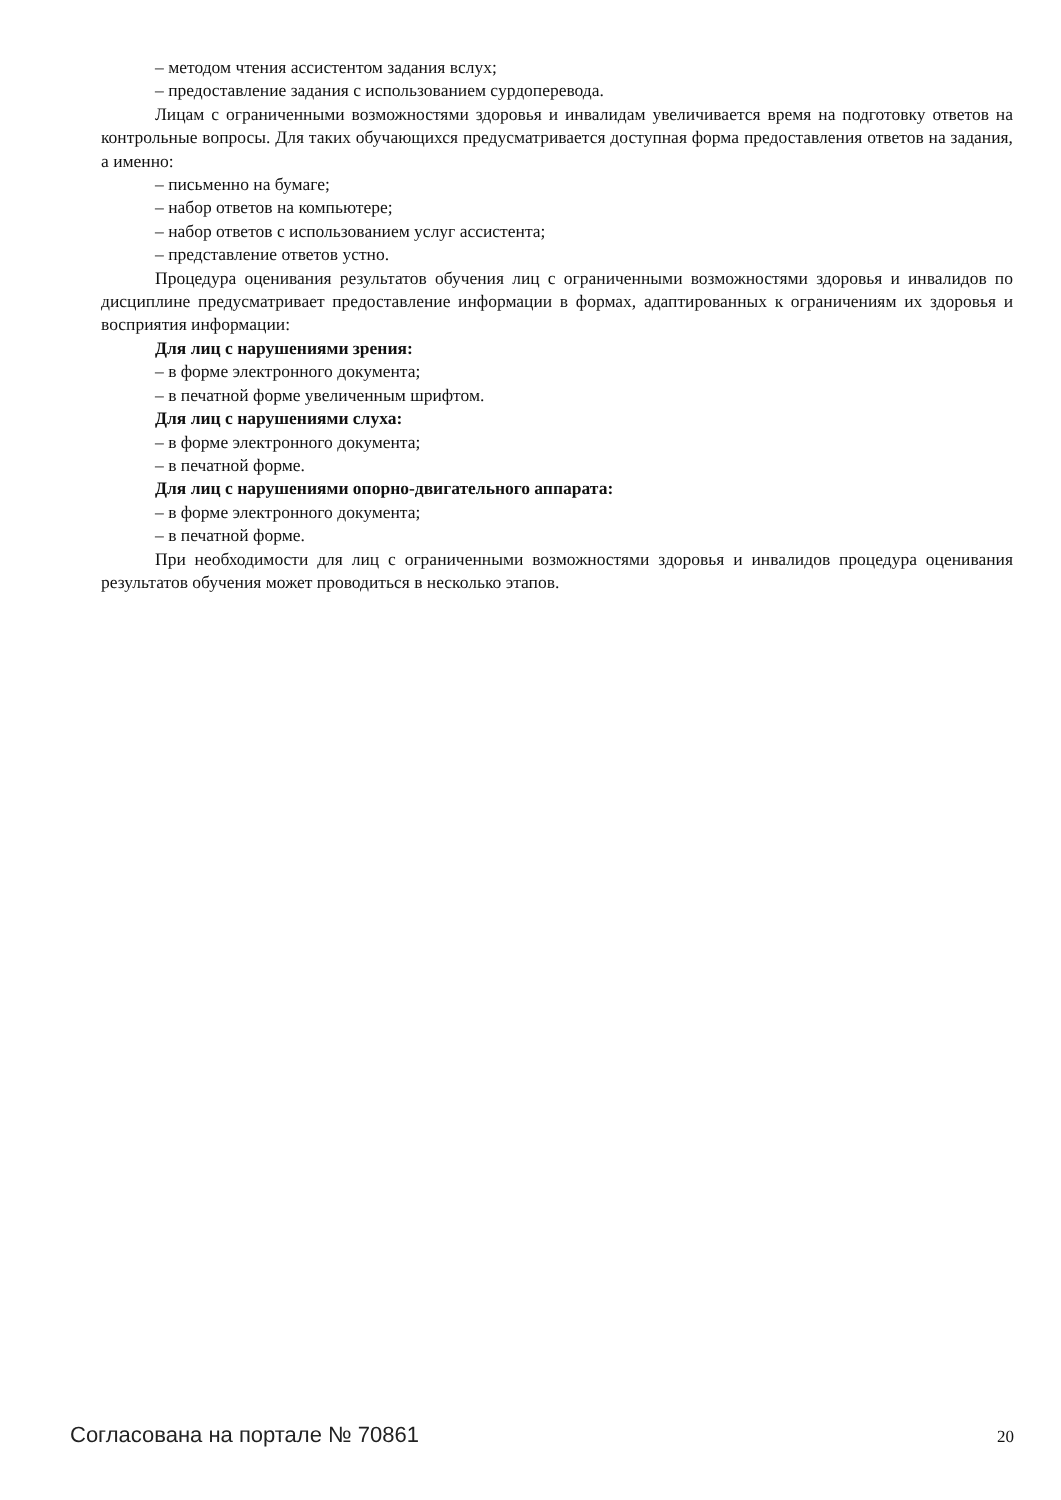– методом чтения ассистентом задания вслух;
– предоставление задания с использованием сурдоперевода.
Лицам с ограниченными возможностями здоровья и инвалидам увеличивается время на подготовку ответов на контрольные вопросы. Для таких обучающихся предусматривается доступная форма предоставления ответов на задания, а именно:
– письменно на бумаге;
– набор ответов на компьютере;
– набор ответов с использованием услуг ассистента;
– представление ответов устно.
Процедура оценивания результатов обучения лиц с ограниченными возможностями здоровья и инвалидов по дисциплине предусматривает предоставление информации в формах, адаптированных к ограничениям их здоровья и восприятия информации:
Для лиц с нарушениями зрения:
– в форме электронного документа;
– в печатной форме увеличенным шрифтом.
Для лиц с нарушениями слуха:
– в форме электронного документа;
– в печатной форме.
Для лиц с нарушениями опорно-двигательного аппарата:
– в форме электронного документа;
– в печатной форме.
При необходимости для лиц с ограниченными возможностями здоровья и инвалидов процедура оценивания результатов обучения может проводиться в несколько этапов.
Согласована на портале № 70861 20